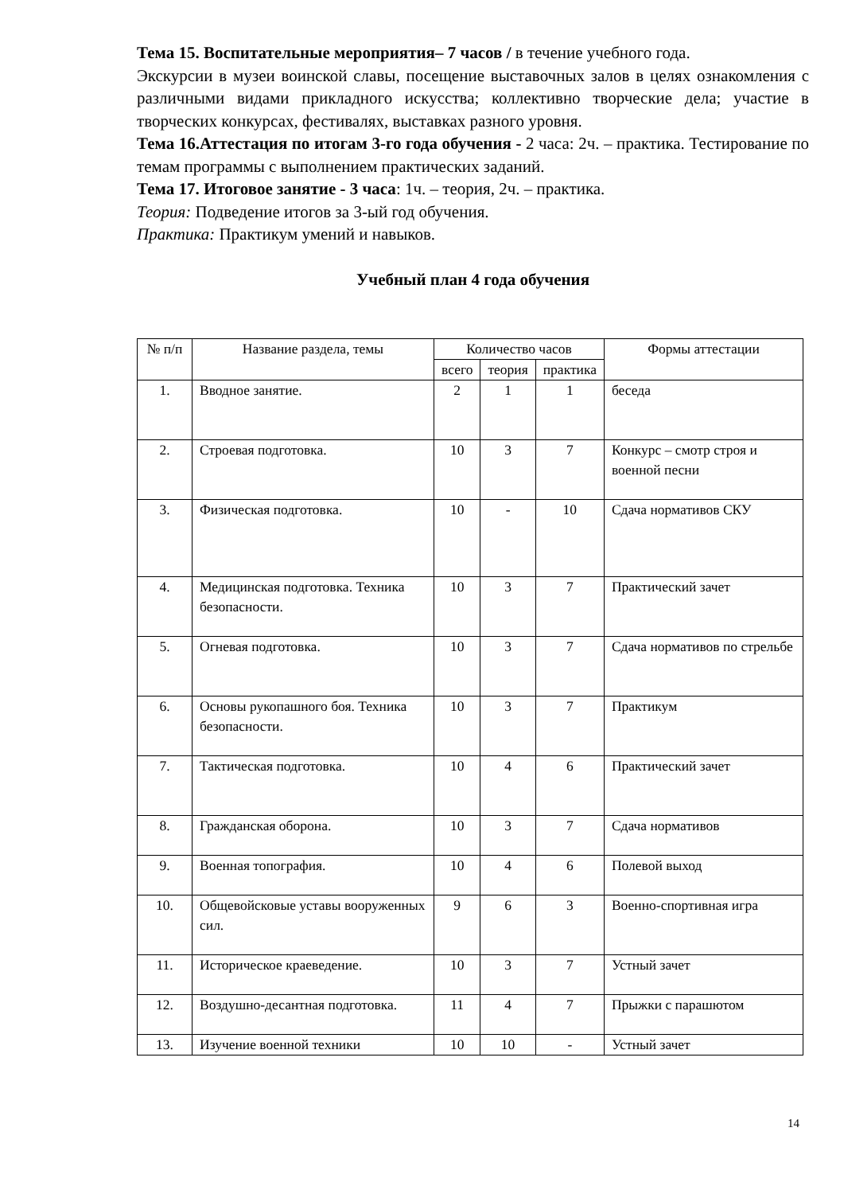Тема 15. Воспитательные мероприятия– 7 часов / в течение учебного года.
Экскурсии в музеи воинской славы, посещение выставочных залов в целях ознакомления с различными видами прикладного искусства; коллективно творческие дела; участие в творческих конкурсах, фестивалях, выставках разного уровня.
Тема 16.Аттестация по итогам 3-го года обучения - 2 часа: 2ч. – практика. Тестирование по темам программы с выполнением практических заданий.
Тема 17. Итоговое занятие - 3 часа: 1ч. – теория, 2ч. – практика.
Теория: Подведение итогов за 3-ый год обучения.
Практика: Практикум умений и навыков.
Учебный план 4 года обучения
| № п/п | Название раздела, темы | Количество часов | | | Формы аттестации |
| --- | --- | --- | --- | --- | --- |
| | | всего | теория | практика | |
| 1. | Вводное занятие. | 2 | 1 | 1 | беседа |
| 2. | Строевая подготовка. | 10 | 3 | 7 | Конкурс – смотр строя и военной песни |
| 3. | Физическая подготовка. | 10 | - | 10 | Сдача нормативов СКУ |
| 4. | Медицинская подготовка. Техника безопасности. | 10 | 3 | 7 | Практический зачет |
| 5. | Огневая подготовка. | 10 | 3 | 7 | Сдача нормативов по стрельбе |
| 6. | Основы рукопашного боя. Техника безопасности. | 10 | 3 | 7 | Практикум |
| 7. | Тактическая подготовка. | 10 | 4 | 6 | Практический зачет |
| 8. | Гражданская оборона. | 10 | 3 | 7 | Сдача нормативов |
| 9. | Военная топография. | 10 | 4 | 6 | Полевой выход |
| 10. | Общевойсковые уставы вооруженных сил. | 9 | 6 | 3 | Военно-спортивная игра |
| 11. | Историческое краеведение. | 10 | 3 | 7 | Устный зачет |
| 12. | Воздушно-десантная подготовка. | 11 | 4 | 7 | Прыжки с парашютом |
| 13. | Изучение военной техники | 10 | 10 | - | Устный зачет |
14